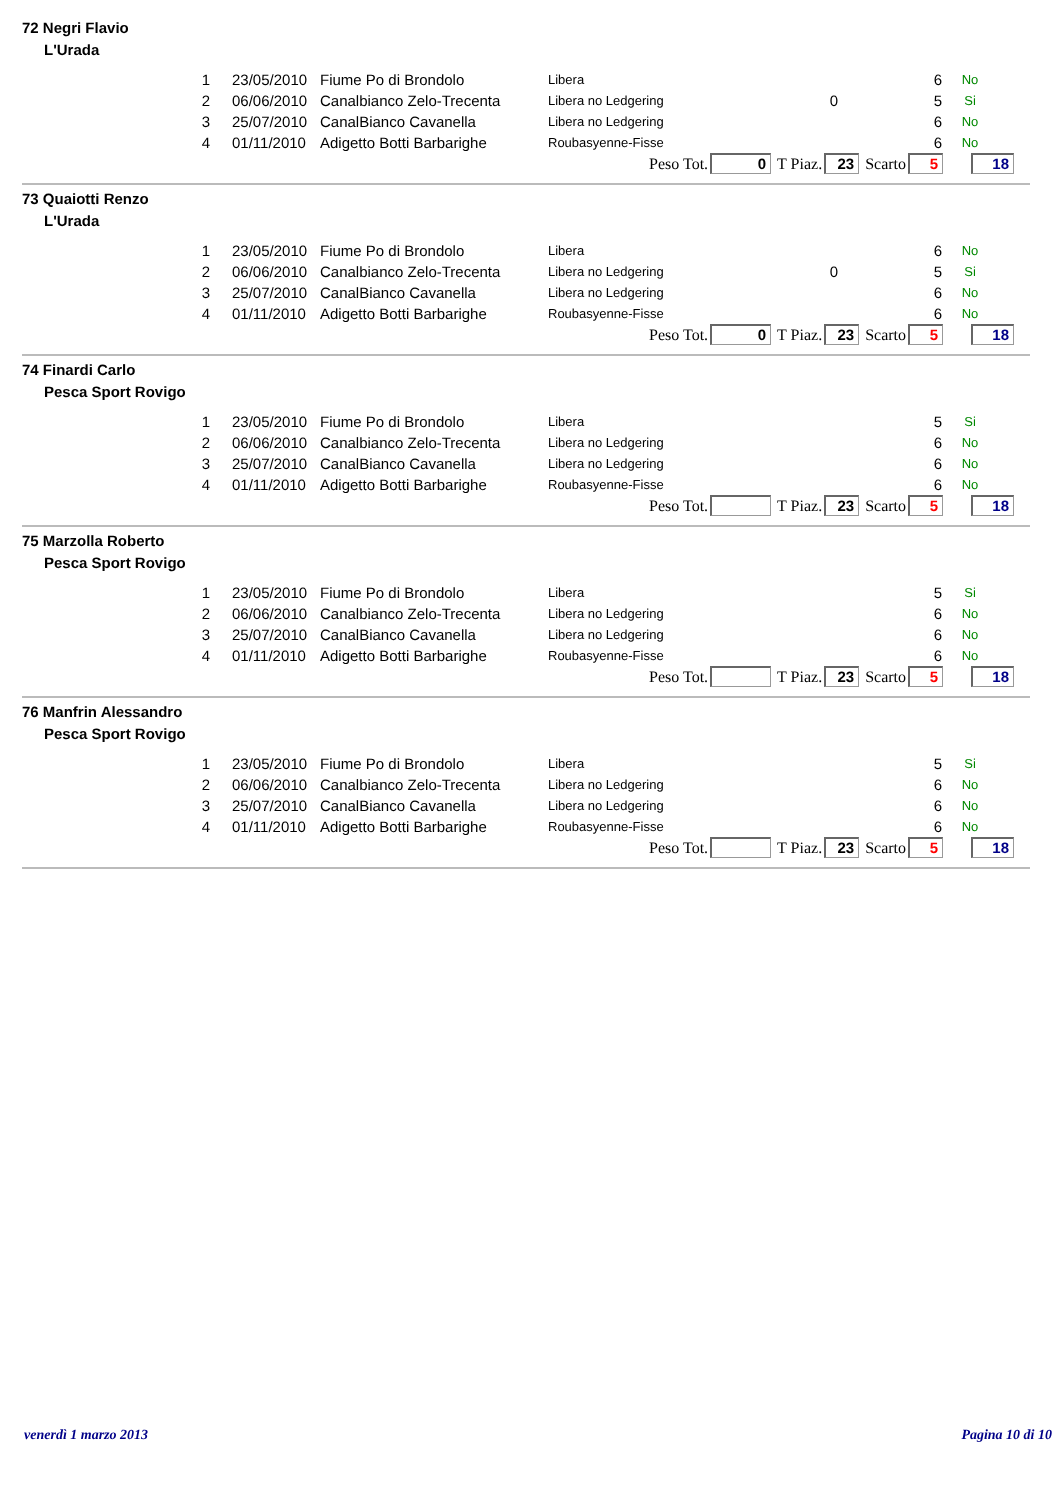72 Negri Flavio
L'Urada
| 1 | 23/05/2010 | Fiume Po di Brondolo | Libera | | 6 | No |
| 2 | 06/06/2010 | Canalbianco Zelo-Trecenta | Libera no Ledgering | 0 | 5 | Si |
| 3 | 25/07/2010 | CanalBianco Cavanella | Libera no Ledgering | | 6 | No |
| 4 | 01/11/2010 | Adigetto Botti Barbarighe | Roubasyenne-Fisse | | 6 | No |
Peso Tot. 0 T Piaz. 23 Scarto 5 18
73 Quaiotti Renzo
L'Urada
| 1 | 23/05/2010 | Fiume Po di Brondolo | Libera | | 6 | No |
| 2 | 06/06/2010 | Canalbianco Zelo-Trecenta | Libera no Ledgering | 0 | 5 | Si |
| 3 | 25/07/2010 | CanalBianco Cavanella | Libera no Ledgering | | 6 | No |
| 4 | 01/11/2010 | Adigetto Botti Barbarighe | Roubasyenne-Fisse | | 6 | No |
Peso Tot. 0 T Piaz. 23 Scarto 5 18
74 Finardi Carlo
Pesca Sport Rovigo
| 1 | 23/05/2010 | Fiume Po di Brondolo | Libera | | 5 | Si |
| 2 | 06/06/2010 | Canalbianco Zelo-Trecenta | Libera no Ledgering | | 6 | No |
| 3 | 25/07/2010 | CanalBianco Cavanella | Libera no Ledgering | | 6 | No |
| 4 | 01/11/2010 | Adigetto Botti Barbarighe | Roubasyenne-Fisse | | 6 | No |
Peso Tot. T Piaz. 23 Scarto 5 18
75 Marzolla Roberto
Pesca Sport Rovigo
| 1 | 23/05/2010 | Fiume Po di Brondolo | Libera | | 5 | Si |
| 2 | 06/06/2010 | Canalbianco Zelo-Trecenta | Libera no Ledgering | | 6 | No |
| 3 | 25/07/2010 | CanalBianco Cavanella | Libera no Ledgering | | 6 | No |
| 4 | 01/11/2010 | Adigetto Botti Barbarighe | Roubasyenne-Fisse | | 6 | No |
Peso Tot. T Piaz. 23 Scarto 5 18
76 Manfrin Alessandro
Pesca Sport Rovigo
| 1 | 23/05/2010 | Fiume Po di Brondolo | Libera | | 5 | Si |
| 2 | 06/06/2010 | Canalbianco Zelo-Trecenta | Libera no Ledgering | | 6 | No |
| 3 | 25/07/2010 | CanalBianco Cavanella | Libera no Ledgering | | 6 | No |
| 4 | 01/11/2010 | Adigetto Botti Barbarighe | Roubasyenne-Fisse | | 6 | No |
Peso Tot. T Piaz. 23 Scarto 5 18
venerdì 1 marzo 2013 Pagina 10 di 10